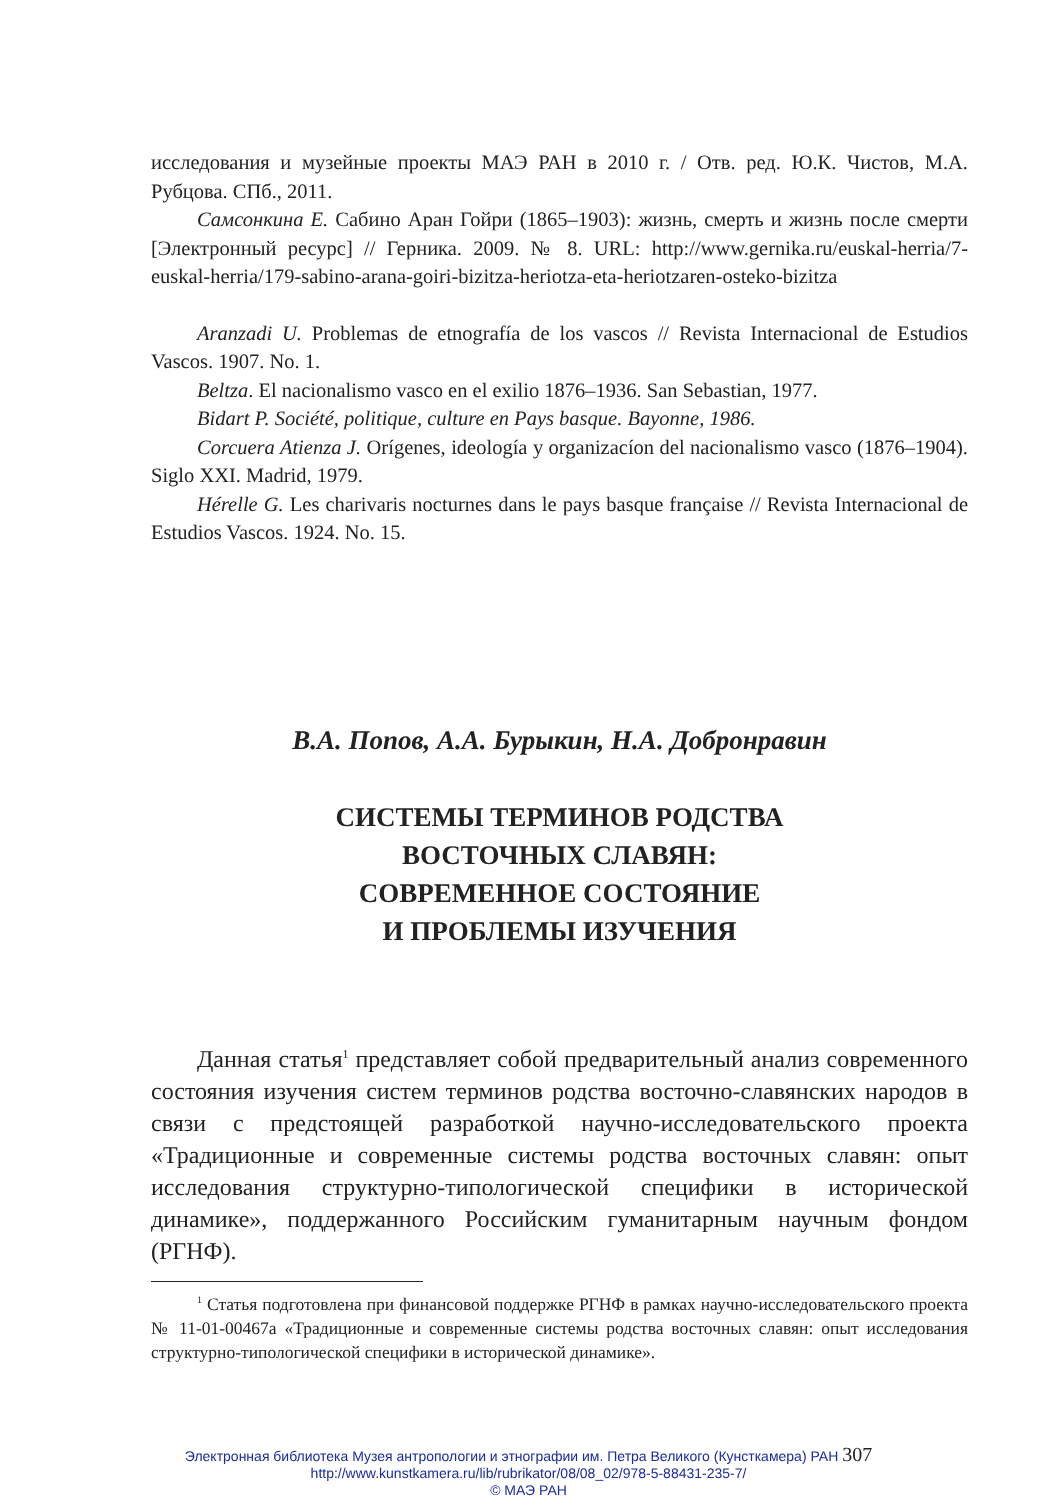исследования и музейные проекты МАЭ РАН в 2010 г. / Отв. ред. Ю.К. Чистов, М.А. Рубцова. СПб., 2011.
Самсонкина Е. Сабино Аран Гойри (1865–1903): жизнь, смерть и жизнь после смерти [Электронный ресурс] // Герника. 2009. № 8. URL: http://www.gernika.ru/euskal-herria/7-euskal-herria/179-sabino-arana-goiri-bizitza-heriotza-eta-heriotzaren-osteko-bizitza
Aranzadi U. Problemas de etnografía de los vascos // Revista Internacional de Estudios Vascos. 1907. No. 1.
Beltza. El nacionalismo vasco en el exilio 1876–1936. San Sebastian, 1977.
Bidart P. Société, politique, culture en Pays basque. Bayonne, 1986.
Corcuera Atienza J. Orígenes, ideología y organizacíon del nacionalismo vasco (1876–1904). Siglo XXI. Madrid, 1979.
Hérelle G. Les charivaris nocturnes dans le pays basque française // Revista Internacional de Estudios Vascos. 1924. No. 15.
В.А. Попов, А.А. Бурыкин, Н.А. Добронравин
СИСТЕМЫ ТЕРМИНОВ РОДСТВА
ВОСТОЧНЫХ СЛАВЯН:
СОВРЕМЕННОЕ СОСТОЯНИЕ
И ПРОБЛЕМЫ ИЗУЧЕНИЯ
Данная статья<sup>1</sup> представляет собой предварительный анализ современного состояния изучения систем терминов родства восточно-славянских народов в связи с предстоящей разработкой научно-исследовательского проекта «Традиционные и современные системы родства восточных славян: опыт исследования структурно-типологической специфики в исторической динамике», поддержанного Российским гуманитарным научным фондом (РГНФ).
<sup>1</sup> Статья подготовлена при финансовой поддержке РГНФ в рамках научно-исследовательского проекта № 11-01-00467а «Традиционные и современные системы родства восточных славян: опыт исследования структурно-типологической специфики в исторической динамике».
Электронная библиотека Музея антропологии и этнографии им. Петра Великого (Кунсткамера) РАН 307
http://www.kunstkamera.ru/lib/rubrikator/08/08_02/978-5-88431-235-7/
© МАЭ РАН